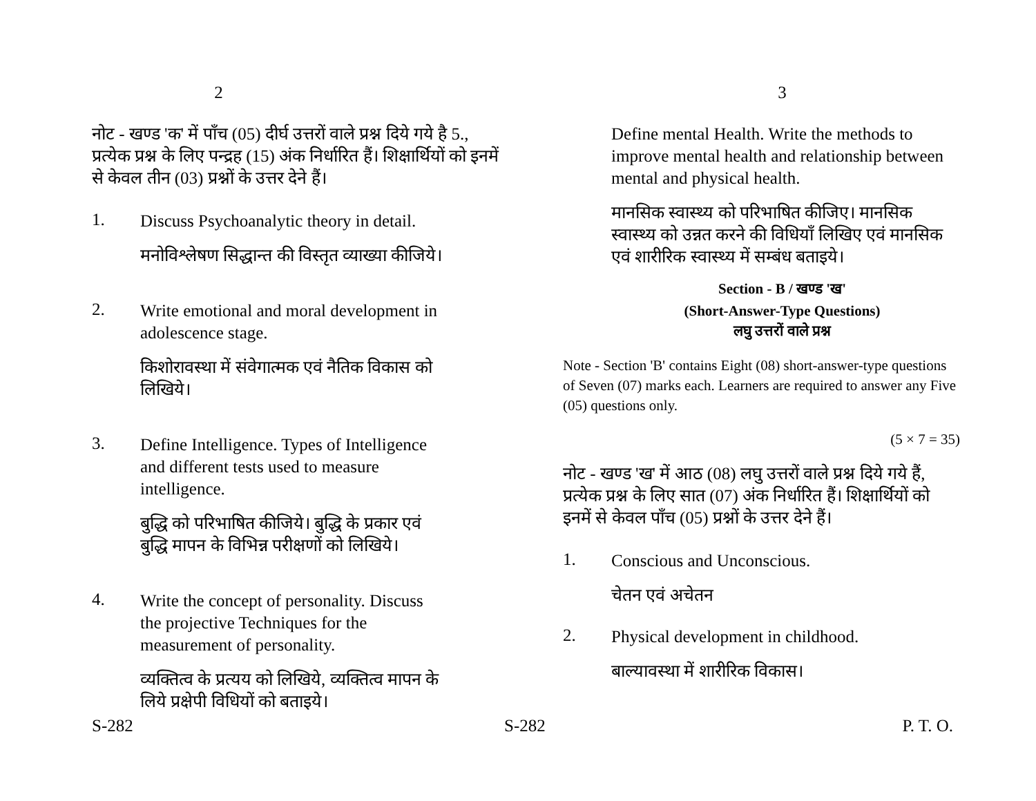2
नोट - खण्ड 'क' में पाँच (05) दीर्घ उत्तरों वाले प्रश्न दिये गये है 5., प्रत्येक प्रश्न के लिए पन्द्रह (15) अंक निर्धारित हैं। शिक्षार्थियों को इनमें से केवल तीन (03) प्रश्नों के उत्तर देने हैं।
1.
Discuss Psychoanalytic theory in detail.
मनोविश्लेषण सिद्धान्त की विस्तृत व्याख्या कीजिये।
2.
Write emotional and moral development in adolescence stage.
किशोरावस्था में संवेगात्मक एवं नैतिक विकास को लिखिये।
3.
Define Intelligence. Types of Intelligence and different tests used to measure intelligence.
बुद्धि को परिभाषित कीजिये। बुद्धि के प्रकार एवं बुद्धि मापन के विभिन्न परीक्षणों को लिखिये।
4.
Write the concept of personality. Discuss the projective Techniques for the measurement of personality.
व्यक्तित्व के प्रत्यय को लिखिये, व्यक्तित्व मापन के लिये प्रक्षेपी विधियों को बताइये।
S-282
3
Define mental Health. Write the methods to improve mental health and relationship between mental and physical health.
मानसिक स्वास्थ्य को परिभाषित कीजिए। मानसिक स्वास्थ्य को उन्नत करने की विधियाँ लिखिए एवं मानसिक एवं शारीरिक स्वास्थ्य में सम्बंध बताइये।
Section - B / खण्ड 'ख'
(Short-Answer-Type Questions)
लघु उत्तरों वाले प्रश्न
Note - Section 'B' contains Eight (08) short-answer-type questions of Seven (07) marks each. Learners are required to answer any Five (05) questions only.
(5 × 7 = 35)
नोट - खण्ड 'ख' में आठ (08) लघु उत्तरों वाले प्रश्न दिये गये हैं, प्रत्येक प्रश्न के लिए सात (07) अंक निर्धारित हैं। शिक्षार्थियों को इनमें से केवल पाँच (05) प्रश्नों के उत्तर देने हैं।
1.
Conscious and Unconscious.
चेतन एवं अचेतन
2.
Physical development in childhood.
बाल्यावस्था में शारीरिक विकास।
S-282 P. T. O.